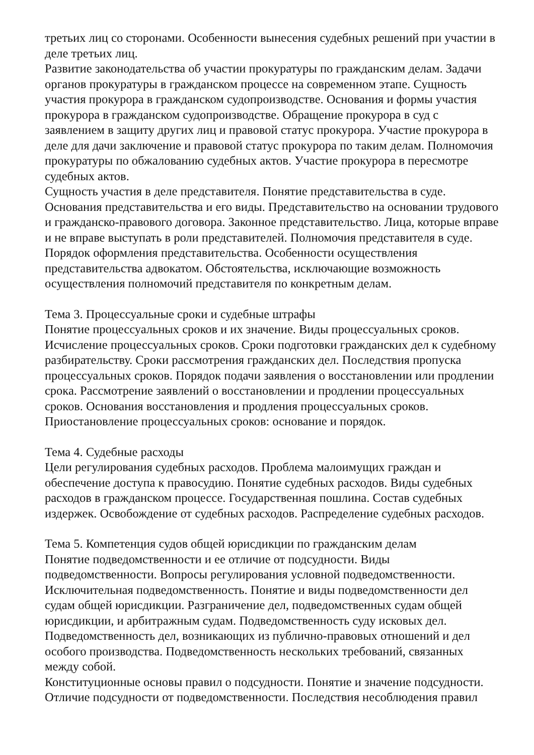третьих лиц со сторонами. Особенности вынесения судебных решений при участии в деле третьих лиц.
Развитие законодательства об участии прокуратуры по гражданским делам. Задачи органов прокуратуры в гражданском процессе на современном этапе. Сущность участия прокурора в гражданском судопроизводстве. Основания и формы участия прокурора в гражданском судопроизводстве. Обращение прокурора в суд с заявлением в защиту других лиц и правовой статус прокурора. Участие прокурора в деле для дачи заключение и правовой статус прокурора по таким делам. Полномочия прокуратуры по обжалованию судебных актов. Участие прокурора в пересмотре судебных актов.
Сущность участия в деле представителя. Понятие представительства в суде. Основания представительства и его виды. Представительство на основании трудового и гражданско-правового договора. Законное представительство. Лица, которые вправе и не вправе выступать в роли представителей. Полномочия представителя в суде. Порядок оформления представительства. Особенности осуществления представительства адвокатом. Обстоятельства, исключающие возможность осуществления полномочий представителя по конкретным делам.
Тема 3. Процессуальные сроки и судебные штрафы
Понятие процессуальных сроков и их значение. Виды процессуальных сроков. Исчисление процессуальных сроков. Сроки подготовки гражданских дел к судебному разбирательству. Сроки рассмотрения гражданских дел. Последствия пропуска процессуальных сроков. Порядок подачи заявления о восстановлении или продлении срока. Рассмотрение заявлений о восстановлении и продлении процессуальных сроков. Основания восстановления и продления процессуальных сроков. Приостановление процессуальных сроков: основание и порядок.
Тема 4. Судебные расходы
Цели регулирования судебных расходов. Проблема малоимущих граждан и обеспечение доступа к правосудию. Понятие судебных расходов. Виды судебных расходов в гражданском процессе. Государственная пошлина. Состав судебных издержек. Освобождение от судебных расходов. Распределение судебных расходов.
Тема 5. Компетенция судов общей юрисдикции по гражданским делам
Понятие подведомственности и ее отличие от подсудности. Виды подведомственности. Вопросы регулирования условной подведомственности. Исключительная подведомственность. Понятие и виды подведомственности дел судам общей юрисдикции. Разграничение дел, подведомственных судам общей юрисдикции, и арбитражным судам. Подведомственность суду исковых дел. Подведомственность дел, возникающих из публично-правовых отношений и дел особого производства. Подведомственность нескольких требований, связанных между собой.
Конституционные основы правил о подсудности. Понятие и значение подсудности. Отличие подсудности от подведомственности. Последствия несоблюдения правил